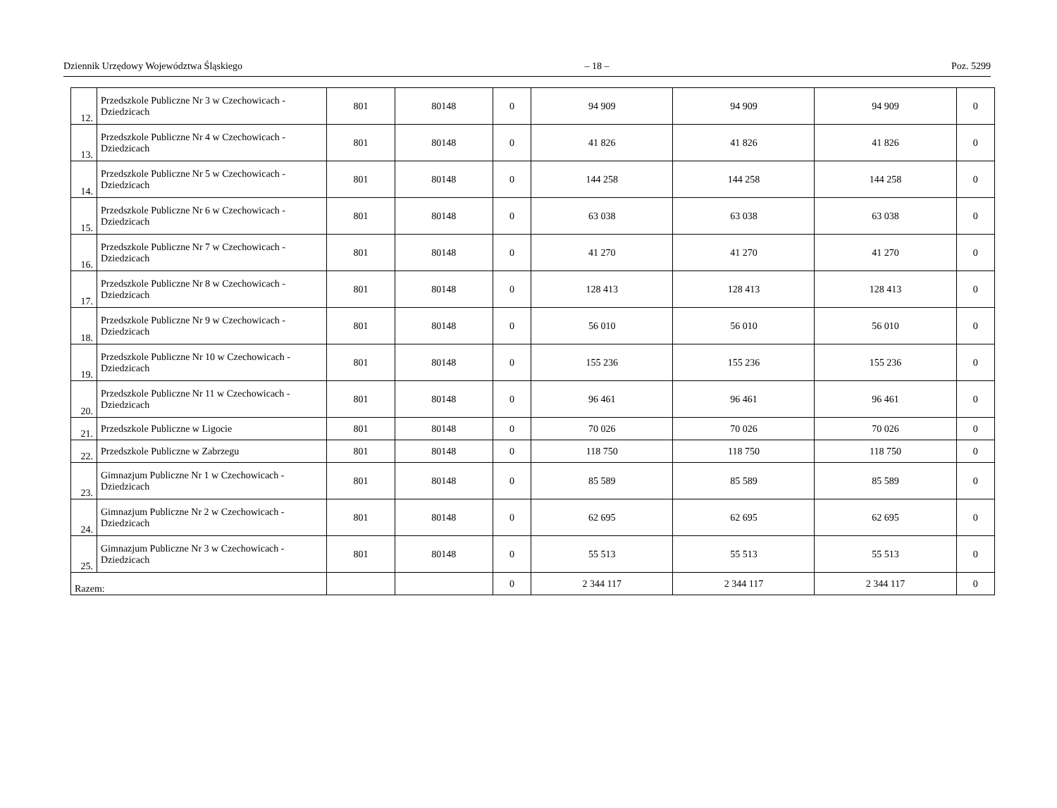Dziennik Urzędowy Województwa Śląskiego – 18 – Poz. 5299
| 12. | Przedszkole Publiczne Nr 3 w Czechowicach - Dziedzicach | 801 | 80148 | 0 | 94 909 | 94 909 | 94 909 | 0 |
| 13. | Przedszkole Publiczne Nr 4 w Czechowicach - Dziedzicach | 801 | 80148 | 0 | 41 826 | 41 826 | 41 826 | 0 |
| 14. | Przedszkole Publiczne Nr 5 w Czechowicach - Dziedzicach | 801 | 80148 | 0 | 144 258 | 144 258 | 144 258 | 0 |
| 15. | Przedszkole Publiczne Nr 6 w Czechowicach - Dziedzicach | 801 | 80148 | 0 | 63 038 | 63 038 | 63 038 | 0 |
| 16. | Przedszkole Publiczne Nr 7 w Czechowicach - Dziedzicach | 801 | 80148 | 0 | 41 270 | 41 270 | 41 270 | 0 |
| 17. | Przedszkole Publiczne Nr 8 w Czechowicach - Dziedzicach | 801 | 80148 | 0 | 128 413 | 128 413 | 128 413 | 0 |
| 18. | Przedszkole Publiczne Nr 9 w Czechowicach - Dziedzicach | 801 | 80148 | 0 | 56 010 | 56 010 | 56 010 | 0 |
| 19. | Przedszkole Publiczne Nr 10 w Czechowicach - Dziedzicach | 801 | 80148 | 0 | 155 236 | 155 236 | 155 236 | 0 |
| 20. | Przedszkole Publiczne Nr 11 w Czechowicach - Dziedzicach | 801 | 80148 | 0 | 96 461 | 96 461 | 96 461 | 0 |
| 21. | Przedszkole Publiczne w Ligocie | 801 | 80148 | 0 | 70 026 | 70 026 | 70 026 | 0 |
| 22. | Przedszkole Publiczne w Zabrzegu | 801 | 80148 | 0 | 118 750 | 118 750 | 118 750 | 0 |
| 23. | Gimnazjum Publiczne Nr 1 w Czechowicach - Dziedzicach | 801 | 80148 | 0 | 85 589 | 85 589 | 85 589 | 0 |
| 24. | Gimnazjum Publiczne Nr 2 w Czechowicach - Dziedzicach | 801 | 80148 | 0 | 62 695 | 62 695 | 62 695 | 0 |
| 25. | Gimnazjum Publiczne Nr 3 w Czechowicach - Dziedzicach | 801 | 80148 | 0 | 55 513 | 55 513 | 55 513 | 0 |
| Razem: | | | | 0 | 2 344 117 | 2 344 117 | 2 344 117 | 0 |